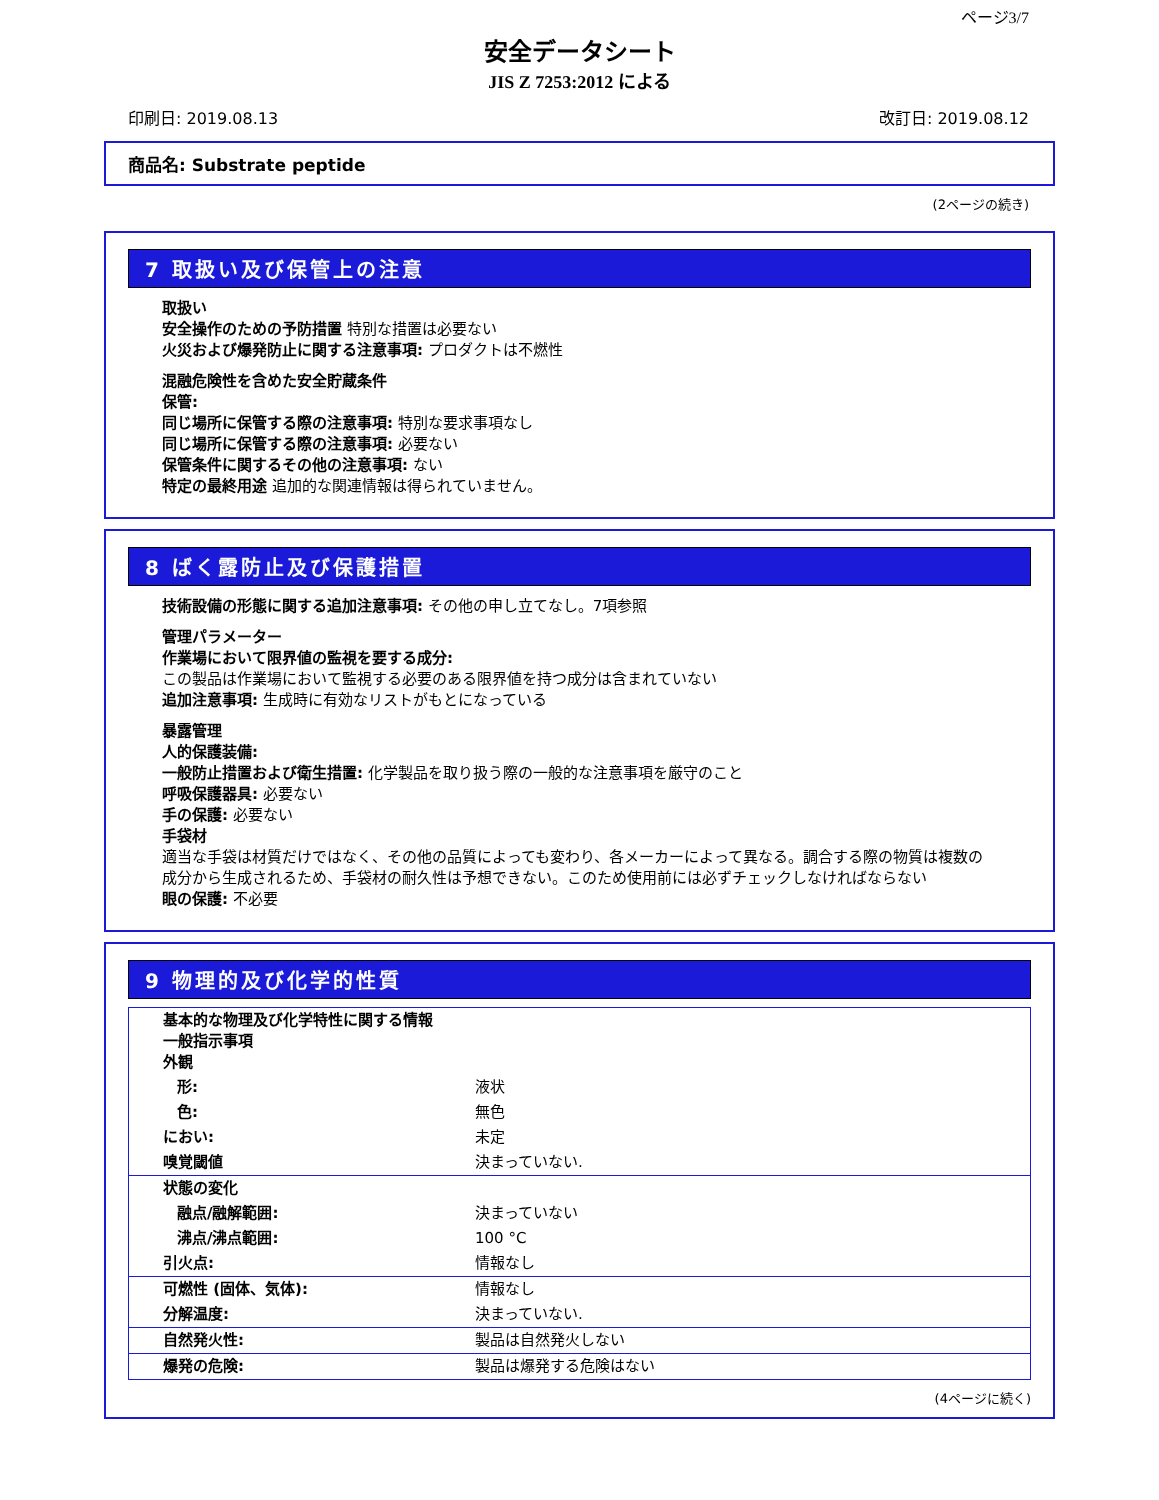ページ3/7
安全データシート
JIS Z 7253:2012 による
印刷日: 2019.08.13 改訂日: 2019.08.12
商品名: Substrate peptide
(2ページの続き)
7 取扱い及び保管上の注意
取扱い
安全操作のための予防措置 特別な措置は必要ない
火災および爆発防止に関する注意事項: プロダクトは不燃性
混融危険性を含めた安全貯蔵条件
保管:
同じ場所に保管する際の注意事項: 特別な要求事項なし
同じ場所に保管する際の注意事項: 必要ない
保管条件に関するその他の注意事項: ない
特定の最終用途 追加的な関連情報は得られていません。
8 ばく露防止及び保護措置
技術設備の形態に関する追加注意事項: その他の申し立てなし。7項参照
管理パラメーター
作業場において限界値の監視を要する成分:
この製品は作業場において監視する必要のある限界値を持つ成分は含まれていない
追加注意事項: 生成時に有効なリストがもとになっている
暴露管理
人的保護装備:
一般防止措置および衛生措置: 化学製品を取り扱う際の一般的な注意事項を厳守のこと
呼吸保護器具: 必要ない
手の保護: 必要ない
手袋材
適当な手袋は材質だけではなく、その他の品質によっても変わり、各メーカーによって異なる。調合する際の物質は複数の成分から生成されるため、手袋材の耐久性は予想できない。このため使用前には必ずチェックしなければならない
眼の保護: 不必要
9 物理的及び化学的性質
| 基本的な物理及び化学特性に関する情報 一般指示事項 外観 | |
| 形: | 液状 |
| 色: | 無色 |
| におい: | 未定 |
| 嗅覚閾値 | 決まっていない. |
| 状態の変化 | |
| 融点/融解範囲: | 決まっていない |
| 沸点/沸点範囲: | 100 °C |
| 引火点: | 情報なし |
| 可燃性 (固体、気体): | 情報なし |
| 分解温度: | 決まっていない. |
| 自然発火性: | 製品は自然発火しない |
| 爆発の危険: | 製品は爆発する危険はない |
(4ページに続く)